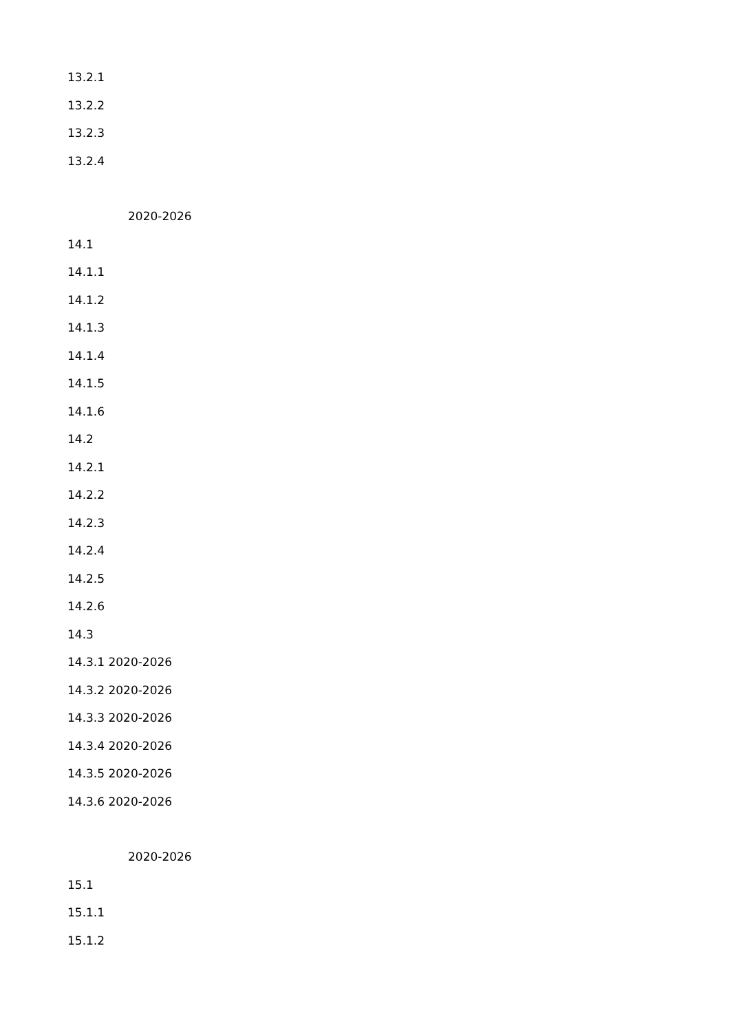13.2.1
13.2.2
13.2.3
13.2.4
2020-2026
14.1
14.1.1
14.1.2
14.1.3
14.1.4
14.1.5
14.1.6
14.2
14.2.1
14.2.2
14.2.3
14.2.4
14.2.5
14.2.6
14.3
14.3.1 2020-2026
14.3.2 2020-2026
14.3.3 2020-2026
14.3.4 2020-2026
14.3.5 2020-2026
14.3.6 2020-2026
2020-2026
15.1
15.1.1
15.1.2